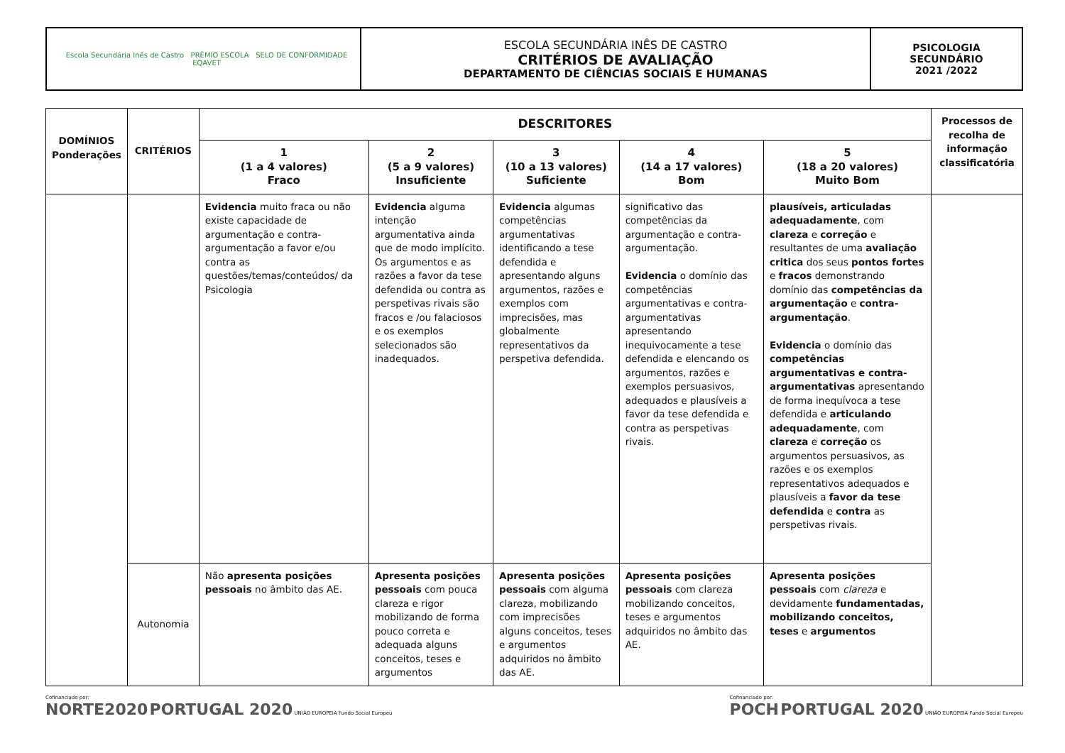| Escola Secundária Inês de Castro PRÉMIO ESCOLA SELO DE CONFORMIDADE EQAVET | ESCOLA SECUNDÁRIA INÊS DE CASTRO CRITÉRIOS DE AVALIAÇÃO DEPARTAMENTO DE CIÊNCIAS SOCIAIS E HUMANAS | PSICOLOGIA SECUNDÁRIO 2021 /2022 |
| DOMÍNIOS Ponderações | CRITÉRIOS | DESCRITORES | | | | | Processos de recolha de informação classificatória |
| --- | --- | --- | --- | --- | --- | --- | --- |
| | | 1 (1 a 4 valores) Fraco | 2 (5 a 9 valores) Insuficiente | 3 (10 a 13 valores) Suficiente | 4 (14 a 17 valores) Bom | 5 (18 a 20 valores) Muito Bom | |
| | | Evidencia muito fraca ou não existe capacidade de argumentação e contra-argumentação a favor e/ou contra as questões/temas/conteúdos/ da Psicologia | Evidencia alguma intenção argumentativa ainda que de modo implícito. Os argumentos e as razões a favor da tese defendida ou contra as perspetivas rivais são fracos e /ou falaciosos e os exemplos selecionados são inadequados. | Evidencia algumas competências argumentativas identificando a tese defendida e apresentando alguns argumentos, razões e exemplos com imprecisões, mas globalmente representativos da perspetiva defendida. | significativo das competências da argumentação e contra-argumentação. Evidencia o domínio das competências argumentativas e contra-argumentativas apresentando inequivocamente a tese defendida e elencando os argumentos, razões e exemplos persuasivos, adequados e plausíveis a favor da tese defendida e contra as perspetivas rivais. | plausíveis, articuladas adequadamente , com clareza e correção e resultantes de uma avaliação critica dos seus pontos fortes e fracos demonstrando domínio das competências da argumentação e contra-argumentação . Evidencia o domínio das competências argumentativas e contra-argumentativas apresentando de forma inequívoca a tese defendida e articulando adequadamente , com clareza e correção os argumentos persuasivos, as razões e os exemplos representativos adequados e plausíveis a favor da tese defendida e contra as perspetivas rivais. | |
| | Autonomia | Não apresenta posições pessoais no âmbito das AE. | Apresenta posições pessoais com pouca clareza e rigor mobilizando de forma pouco correta e adequada alguns conceitos, teses e argumentos | Apresenta posições pessoais com alguma clareza, mobilizando com imprecisões alguns conceitos, teses e argumentos adquiridos no âmbito das AE. | Apresenta posições pessoais com clareza mobilizando conceitos, teses e argumentos adquiridos no âmbito das AE. | Apresenta posições pessoais com clareza e devidamente fundamentadas, mobilizando conceitos, teses e argumentos | |
Cofinanciado por:
NORTE2020 PORTUGAL 2020 UNIÃO EUROPEIA Fundo Social Europeu
Cofinanciado por:
POCH PORTUGAL 2020 UNIÃO EUROPEIA Fundo Social Europeu